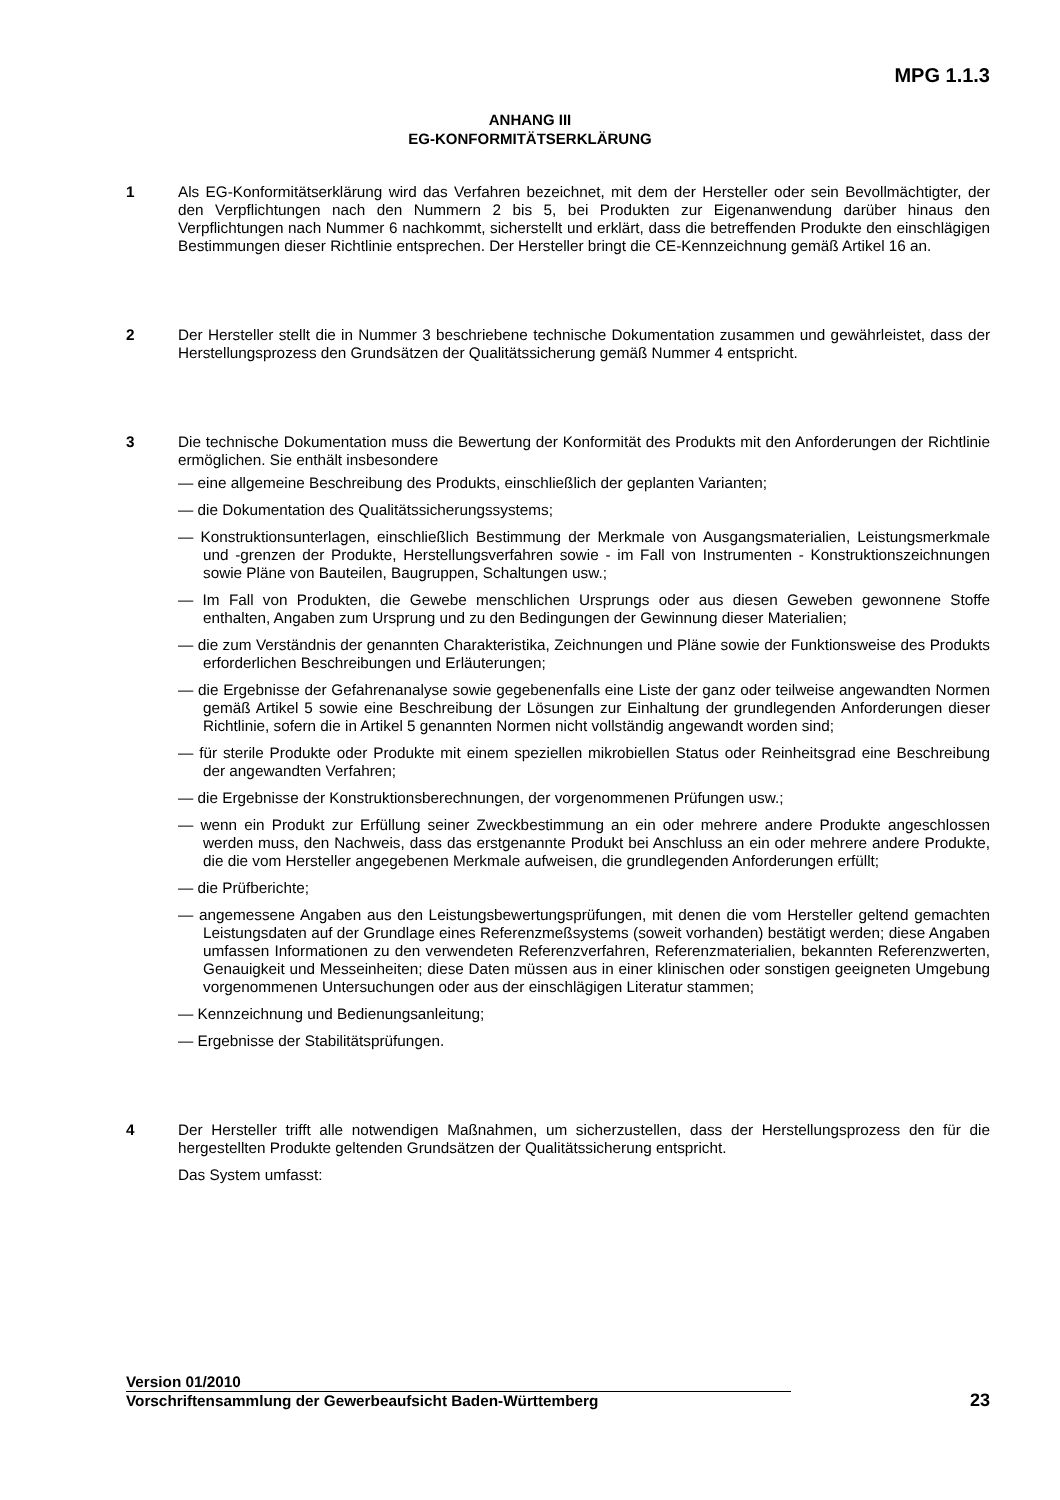MPG 1.1.3
ANHANG III
EG-KONFORMITÄTSERKLÄRUNG
1 Als EG-Konformitätserklärung wird das Verfahren bezeichnet, mit dem der Hersteller oder sein Bevollmächtigter, der den Verpflichtungen nach den Nummern 2 bis 5, bei Produkten zur Eigenanwendung darüber hinaus den Verpflichtungen nach Nummer 6 nachkommt, sicherstellt und erklärt, dass die betreffenden Produkte den einschlägigen Bestimmungen dieser Richtlinie entsprechen. Der Hersteller bringt die CE-Kennzeichnung gemäß Artikel 16 an.
2 Der Hersteller stellt die in Nummer 3 beschriebene technische Dokumentation zusammen und gewährleistet, dass der Herstellungsprozess den Grundsätzen der Qualitätssicherung gemäß Nummer 4 entspricht.
3 Die technische Dokumentation muss die Bewertung der Konformität des Produkts mit den Anforderungen der Richtlinie ermöglichen. Sie enthält insbesondere
— eine allgemeine Beschreibung des Produkts, einschließlich der geplanten Varianten;
— die Dokumentation des Qualitätssicherungssystems;
— Konstruktionsunterlagen, einschließlich Bestimmung der Merkmale von Ausgangsmaterialien, Leistungsmerkmale und -grenzen der Produkte, Herstellungsverfahren sowie - im Fall von Instrumenten - Konstruktionszeichnungen sowie Pläne von Bauteilen, Baugruppen, Schaltungen usw.;
— Im Fall von Produkten, die Gewebe menschlichen Ursprungs oder aus diesen Geweben gewonnene Stoffe enthalten, Angaben zum Ursprung und zu den Bedingungen der Gewinnung dieser Materialien;
— die zum Verständnis der genannten Charakteristika, Zeichnungen und Pläne sowie der Funktionsweise des Produkts erforderlichen Beschreibungen und Erläuterungen;
— die Ergebnisse der Gefahrenanalyse sowie gegebenenfalls eine Liste der ganz oder teilweise angewandten Normen gemäß Artikel 5 sowie eine Beschreibung der Lösungen zur Einhaltung der grundlegenden Anforderungen dieser Richtlinie, sofern die in Artikel 5 genannten Normen nicht vollständig angewandt worden sind;
— für sterile Produkte oder Produkte mit einem speziellen mikrobiellen Status oder Reinheitsgrad eine Beschreibung der angewandten Verfahren;
— die Ergebnisse der Konstruktionsberechnungen, der vorgenommenen Prüfungen usw.;
— wenn ein Produkt zur Erfüllung seiner Zweckbestimmung an ein oder mehrere andere Produkte angeschlossen werden muss, den Nachweis, dass das erstgenannte Produkt bei Anschluss an ein oder mehrere andere Produkte, die die vom Hersteller angegebenen Merkmale aufweisen, die grundlegenden Anforderungen erfüllt;
— die Prüfberichte;
— angemessene Angaben aus den Leistungsbewertungsprüfungen, mit denen die vom Hersteller geltend gemachten Leistungsdaten auf der Grundlage eines Referenzmeßsystems (soweit vorhanden) bestätigt werden; diese Angaben umfassen Informationen zu den verwendeten Referenzverfahren, Referenzmaterialien, bekannten Referenzwerten, Genauigkeit und Messeinheiten; diese Daten müssen aus in einer klinischen oder sonstigen geeigneten Umgebung vorgenommenen Untersuchungen oder aus der einschlägigen Literatur stammen;
— Kennzeichnung und Bedienungsanleitung;
— Ergebnisse der Stabilitätsprüfungen.
4 Der Hersteller trifft alle notwendigen Maßnahmen, um sicherzustellen, dass der Herstellungsprozess den für die hergestellten Produkte geltenden Grundsätzen der Qualitätssicherung entspricht.
Das System umfasst:
Version 01/2010
Vorschriftensammlung der Gewerbeaufsicht Baden-Württemberg
23